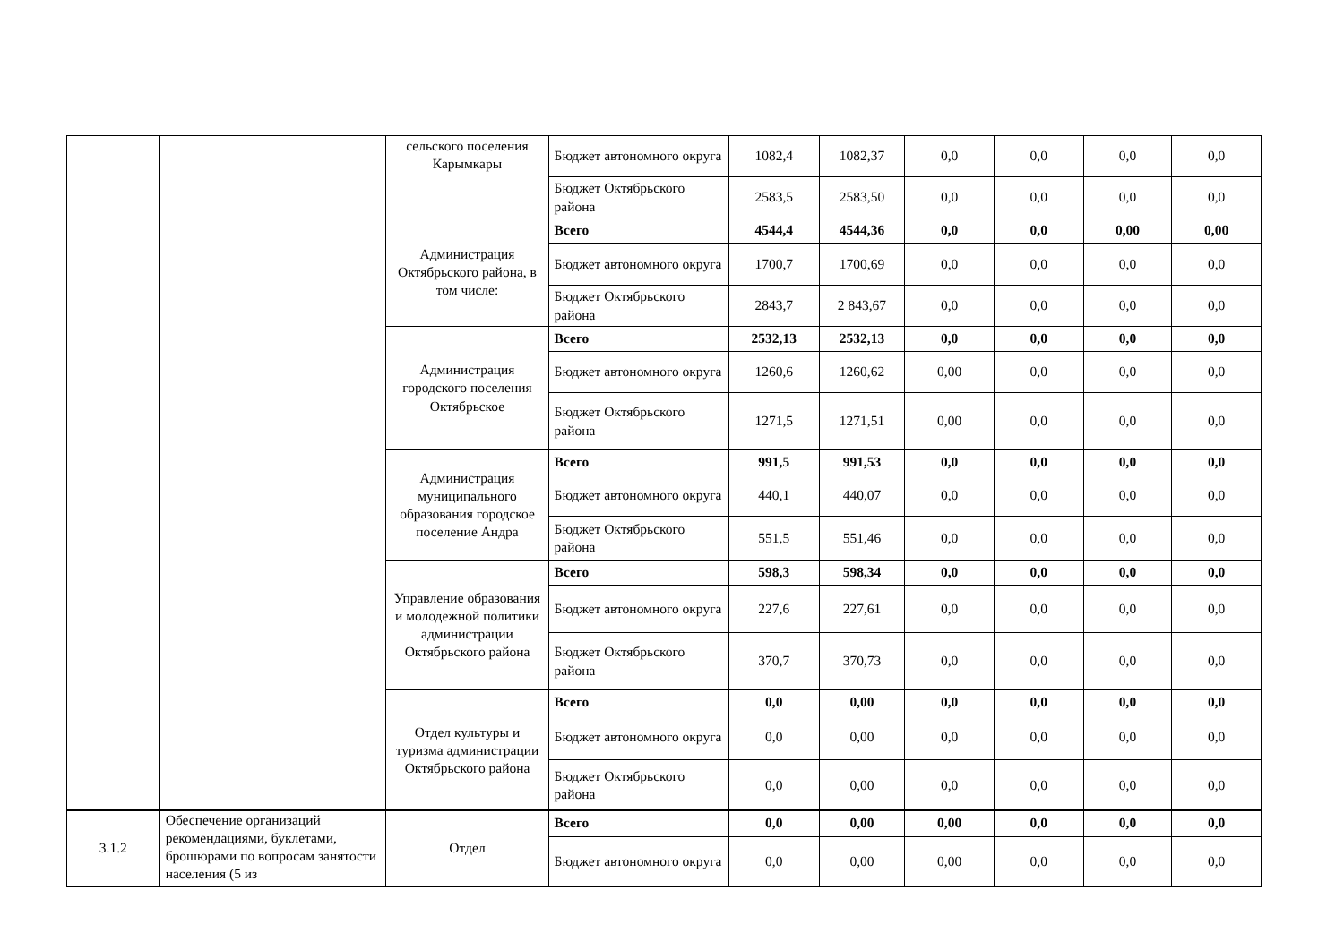| | | сельского поселения Карымкары | Бюджет автономного округа | 1082,4 | 1082,37 | 0,0 | 0,0 | 0,0 | 0,0 |
| | | | Бюджет Октябрьского района | 2583,5 | 2583,50 | 0,0 | 0,0 | 0,0 | 0,0 |
| | | Администрация Октябрьского района, в том числе: | Всего | 4544,4 | 4544,36 | 0,0 | 0,0 | 0,00 | 0,00 |
| | | | Бюджет автономного округа | 1700,7 | 1700,69 | 0,0 | 0,0 | 0,0 | 0,0 |
| | | | Бюджет Октябрьского района | 2843,7 | 2 843,67 | 0,0 | 0,0 | 0,0 | 0,0 |
| | | Администрация городского поселения Октябрьское | Всего | 2532,13 | 2532,13 | 0,0 | 0,0 | 0,0 | 0,0 |
| | | | Бюджет автономного округа | 1260,6 | 1260,62 | 0,00 | 0,0 | 0,0 | 0,0 |
| | | | Бюджет Октябрьского района | 1271,5 | 1271,51 | 0,00 | 0,0 | 0,0 | 0,0 |
| | | Администрация муниципального образования городское поселение Андра | Всего | 991,5 | 991,53 | 0,0 | 0,0 | 0,0 | 0,0 |
| | | | Бюджет автономного округа | 440,1 | 440,07 | 0,0 | 0,0 | 0,0 | 0,0 |
| | | | Бюджет Октябрьского района | 551,5 | 551,46 | 0,0 | 0,0 | 0,0 | 0,0 |
| | | Управление образования и молодежной политики администрации Октябрьского района | Всего | 598,3 | 598,34 | 0,0 | 0,0 | 0,0 | 0,0 |
| | | | Бюджет автономного округа | 227,6 | 227,61 | 0,0 | 0,0 | 0,0 | 0,0 |
| | | | Бюджет Октябрьского района | 370,7 | 370,73 | 0,0 | 0,0 | 0,0 | 0,0 |
| | | Отдел культуры и туризма администрации Октябрьского района | Всего | 0,0 | 0,00 | 0,0 | 0,0 | 0,0 | 0,0 |
| | | | Бюджет автономного округа | 0,0 | 0,00 | 0,0 | 0,0 | 0,0 | 0,0 |
| | | | Бюджет Октябрьского района | 0,0 | 0,00 | 0,0 | 0,0 | 0,0 | 0,0 |
| 3.1.2 | Обеспечение организаций рекомендациями, буклетами, брошюрами по вопросам занятости населения (5 из | Отдел | Всего | 0,0 | 0,00 | 0,00 | 0,0 | 0,0 | 0,0 |
| | | | Бюджет автономного округа | 0,0 | 0,00 | 0,00 | 0,0 | 0,0 | 0,0 |